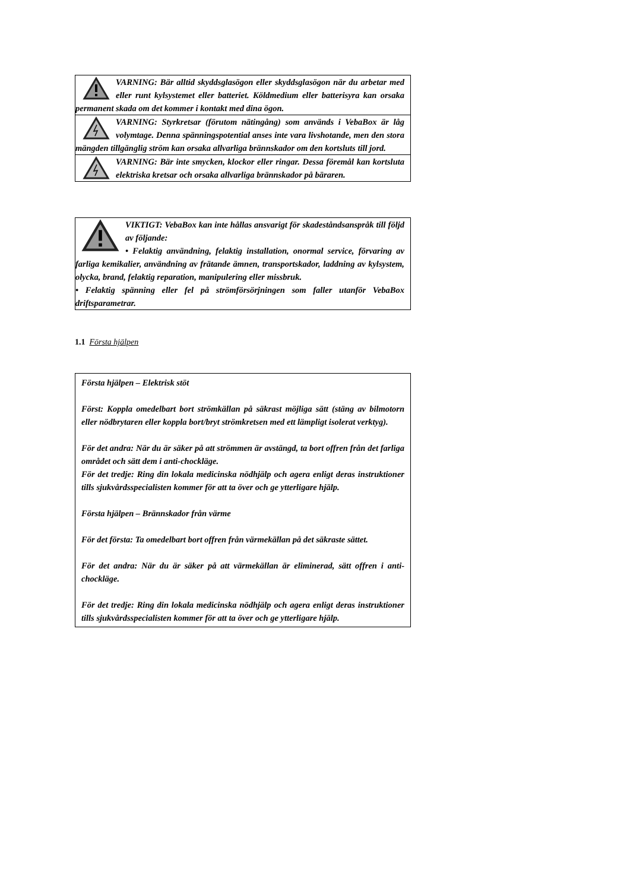VARNING: Bär alltid skyddsglasögon eller skyddsglasögon när du arbetar med eller runt kylsystemet eller batteriet. Köldmedium eller batterisyra kan orsaka permanent skada om det kommer i kontakt med dina ögon.
VARNING: Styrkretsar (förutom nätingång) som används i VebaBox är låg volymtage. Denna spänningspotential anses inte vara livshotande, men den stora mängden tillgänglig ström kan orsaka allvarliga brännskador om den kortsluts till jord.
VARNING: Bär inte smycken, klockor eller ringar. Dessa föremål kan kortsluta elektriska kretsar och orsaka allvarliga brännskador på bäraren.
VIKTIGT: VebaBox kan inte hållas ansvarigt för skadeståndsanspråk till följd av följande:
• Felaktig användning, felaktig installation, onormal service, förvaring av farliga kemikalier, användning av frätande ämnen, transportskador, laddning av kylsystem, olycka, brand, felaktig reparation, manipulering eller missbruk.
• Felaktig spänning eller fel på strömförsörjningen som faller utanför VebaBox driftsparametrar.
1.1 Första hjälpen
Första hjälpen – Elektrisk stöt
Först: Koppla omedelbart bort strömkällan på säkrast möjliga sätt (stäng av bilmotorn eller nödbrytaren eller koppla bort/bryt strömkretsen med ett lämpligt isolerat verktyg).
För det andra: När du är säker på att strömmen är avstängd, ta bort offren från det farliga området och sätt dem i anti-chockläge.
För det tredje: Ring din lokala medicinska nödhjälp och agera enligt deras instruktioner tills sjukvårdsspecialisten kommer för att ta över och ge ytterligare hjälp.
Första hjälpen – Brännskador från värme
För det första: Ta omedelbart bort offren från värmekällan på det säkraste sättet.
För det andra: När du är säker på att värmekällan är eliminerad, sätt offren i anti-chockläge.
För det tredje: Ring din lokala medicinska nödhjälp och agera enligt deras instruktioner tills sjukvårdsspecialisten kommer för att ta över och ge ytterligare hjälp.